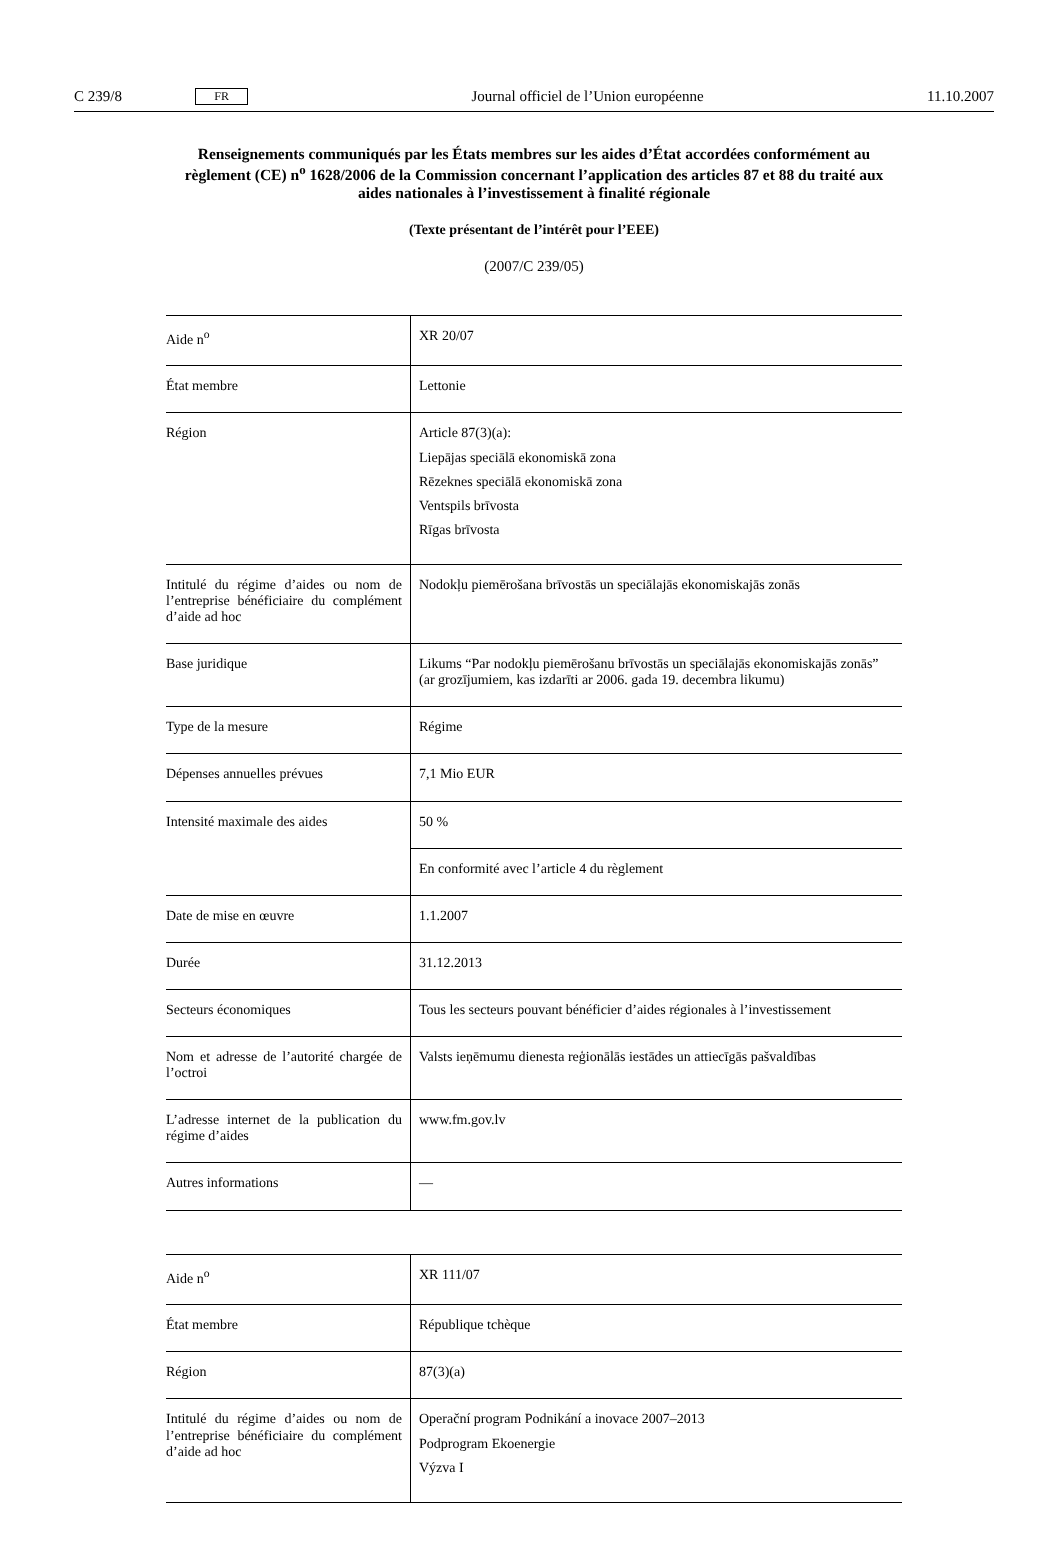C 239/8 FR Journal officiel de l’Union européenne 11.10.2007
Renseignements communiqués par les États membres sur les aides d’État accordées conformément au règlement (CE) n<sup>o</sup> 1628/2006 de la Commission concernant l’application des articles 87 et 88 du traité aux aides nationales à l’investissement à finalité régionale
(Texte présentant de l’intérêt pour l’EEE)
(2007/C 239/05)
| Aide n<sup>o</sup> | XR 20/07 |
| État membre | Lettonie |
| Région | Article 87(3)(a): Liepājas speciālā ekonomiskā zona Rēzeknes speciālā ekonomiskā zona Ventspils brīvosta Rīgas brīvosta |
| Intitulé du régime d’aides ou nom de l’entreprise bénéficiaire du complément d’aide ad hoc | Nodokļu piemērošana brīvostās un speciālajās ekonomiskajās zonās |
| Base juridique | Likums “Par nodokļu piemērošanu brīvostās un speciālajās ekonomiskajās zonās” (ar grozījumiem, kas izdarīti ar 2006. gada 19. decembra likumu) |
| Type de la mesure | Régime |
| Dépenses annuelles prévues | 7,1 Mio EUR |
| Intensité maximale des aides | 50 % |
| | En conformité avec l’article 4 du règlement |
| Date de mise en œuvre | 1.1.2007 |
| Durée | 31.12.2013 |
| Secteurs économiques | Tous les secteurs pouvant bénéficier d’aides régionales à l’investissement |
| Nom et adresse de l’autorité chargée de l’octroi | Valsts ieņēmumu dienesta reģionālās iestādes un attiecīgās pašvaldības |
| L’adresse internet de la publication du régime d’aides | www.fm.gov.lv |
| Autres informations | — |
| Aide n<sup>o</sup> | XR 111/07 |
| État membre | République tchèque |
| Région | 87(3)(a) |
| Intitulé du régime d’aides ou nom de l’entreprise bénéficiaire du complément d’aide ad hoc | Operační program Podnikání a inovace 2007–2013 Podprogram Ekoenergie Výzva I |